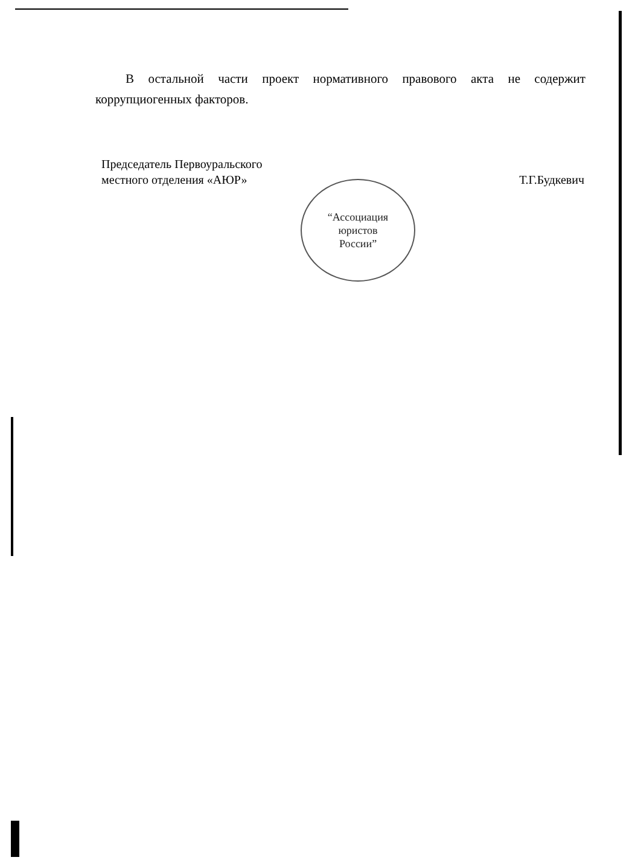В остальной части проект нормативного правового акта не содержит коррупциогенных факторов.
Председатель Первоуральского
местного отделения «АЮР»
Т.Г.Будкевич
“Ассоциация
юристов
России”